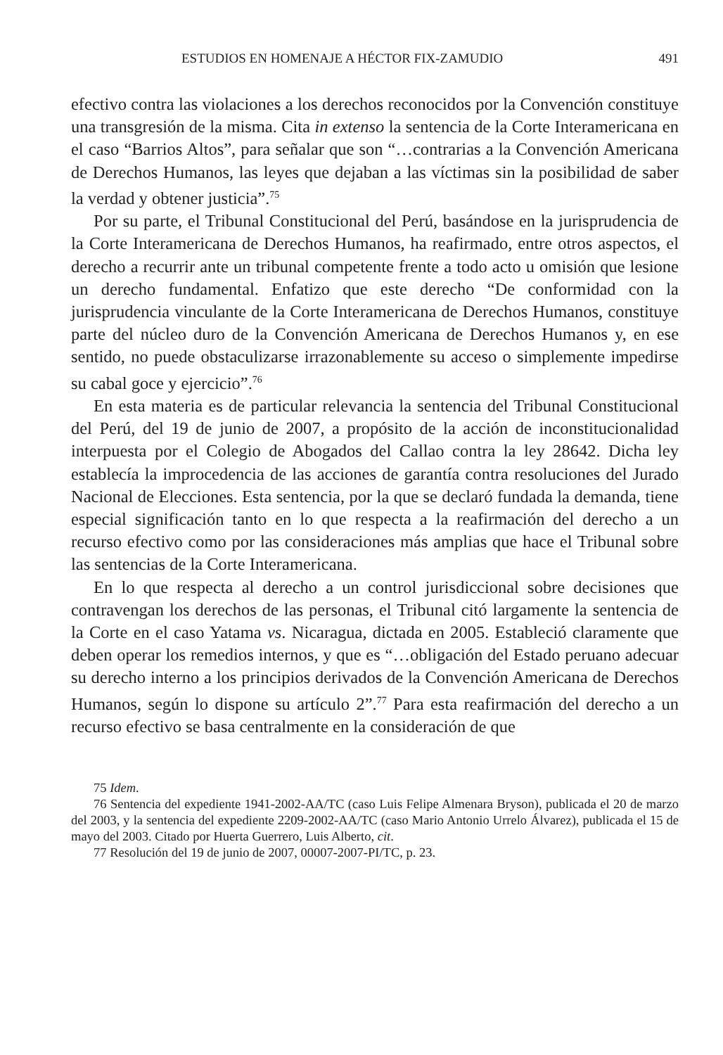ESTUDIOS EN HOMENAJE A HÉCTOR FIX-ZAMUDIO 491
efectivo contra las violaciones a los derechos reconocidos por la Convención constituye una transgresión de la misma. Cita in extenso la sentencia de la Corte Interamericana en el caso “Barrios Altos”, para señalar que son “…contrarias a la Convención Americana de Derechos Humanos, las leyes que dejaban a las víctimas sin la posibilidad de saber la verdad y obtener justicia”.<sup>75</sup>
Por su parte, el Tribunal Constitucional del Perú, basándose en la jurisprudencia de la Corte Interamericana de Derechos Humanos, ha reafirmado, entre otros aspectos, el derecho a recurrir ante un tribunal competente frente a todo acto u omisión que lesione un derecho fundamental. Enfatizo que este derecho “De conformidad con la jurisprudencia vinculante de la Corte Interamericana de Derechos Humanos, constituye parte del núcleo duro de la Convención Americana de Derechos Humanos y, en ese sentido, no puede obstaculizarse irrazonablemente su acceso o simplemente impedirse su cabal goce y ejercicio”.<sup>76</sup>
En esta materia es de particular relevancia la sentencia del Tribunal Constitucional del Perú, del 19 de junio de 2007, a propósito de la acción de inconstitucionalidad interpuesta por el Colegio de Abogados del Callao contra la ley 28642. Dicha ley establecía la improcedencia de las acciones de garantía contra resoluciones del Jurado Nacional de Elecciones. Esta sentencia, por la que se declaró fundada la demanda, tiene especial significación tanto en lo que respecta a la reafirmación del derecho a un recurso efectivo como por las consideraciones más amplias que hace el Tribunal sobre las sentencias de la Corte Interamericana.
En lo que respecta al derecho a un control jurisdiccional sobre decisiones que contravengan los derechos de las personas, el Tribunal citó largamente la sentencia de la Corte en el caso Yatama vs. Nicaragua, dictada en 2005. Estableció claramente que deben operar los remedios internos, y que es “…obligación del Estado peruano adecuar su derecho interno a los principios derivados de la Convención Americana de Derechos Humanos, según lo dispone su artículo 2”.<sup>77</sup> Para esta reafirmación del derecho a un recurso efectivo se basa centralmente en la consideración de que
75 Idem.
76 Sentencia del expediente 1941-2002-AA/TC (caso Luis Felipe Almenara Bryson), publicada el 20 de marzo del 2003, y la sentencia del expediente 2209-2002-AA/TC (caso Mario Antonio Urrelo Álvarez), publicada el 15 de mayo del 2003. Citado por Huerta Guerrero, Luis Alberto, cit.
77 Resolución del 19 de junio de 2007, 00007-2007-PI/TC, p. 23.